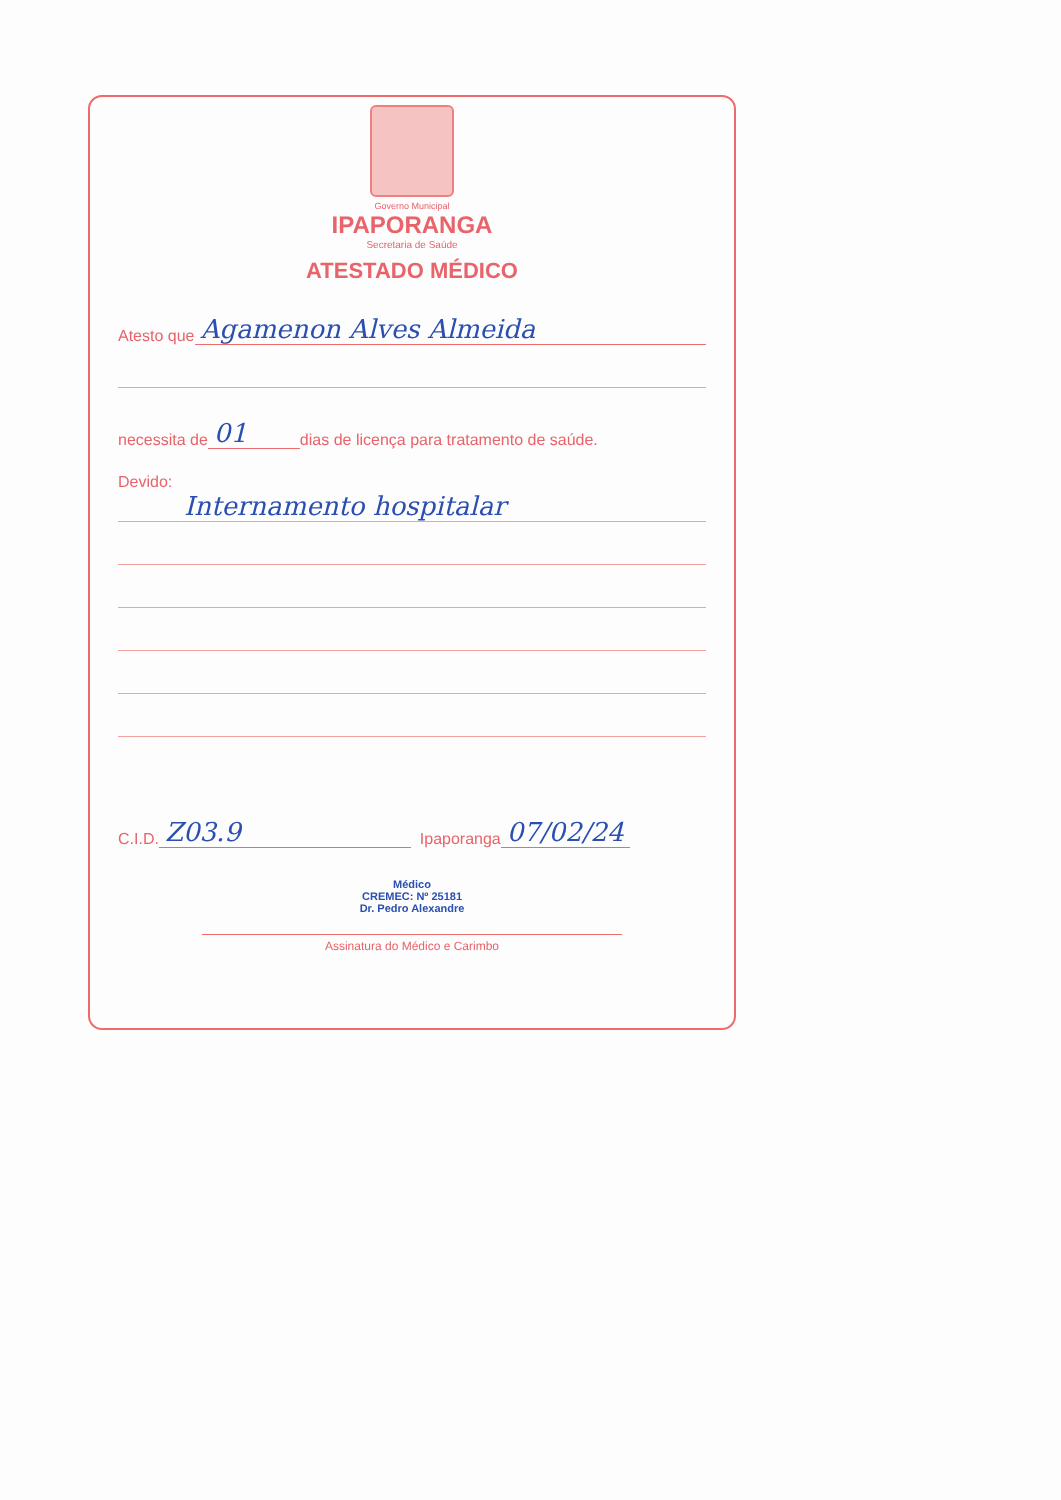Governo Municipal
IPAPORANGA
Secretaria de Saúde
ATESTADO MÉDICO
Atesto que Agamenon Alves Almeida
necessita de 01 dias de licença para tratamento de saúde.
Devido:
Internamento hospitalar
C.I.D. Z03.9 Ipaporanga 07/02/24
Médico
CREMEC: Nº 25181
Dr. Pedro Alexandre
Assinatura do Médico e Carimbo